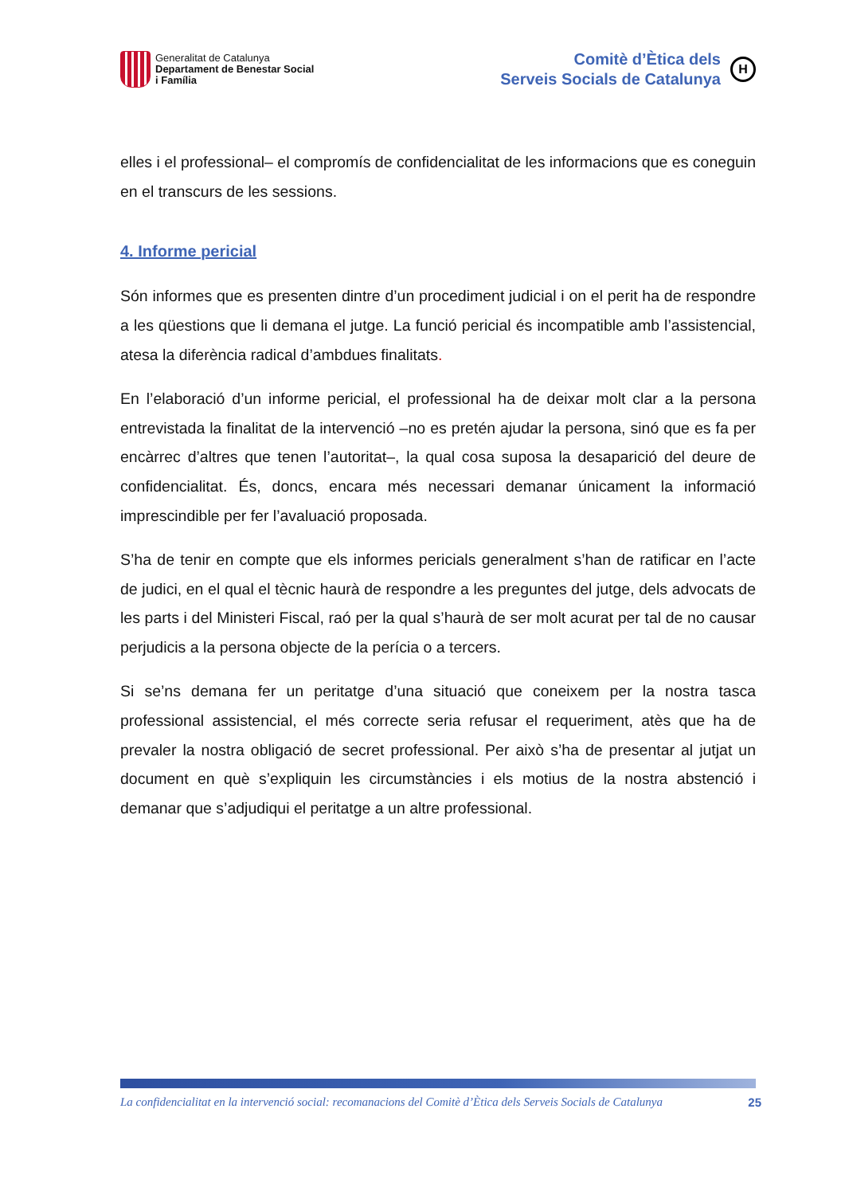Generalitat de Catalunya
Departament de Benestar Social
i Família
Comitè d’Ètica dels
Serveis Socials de Catalunya
H
elles i el professional– el compromís de confidencialitat de les informacions que es coneguin en el transcurs de les sessions.
4. Informe pericial
Són informes que es presenten dintre d’un procediment judicial i on el perit ha de respondre a les qüestions que li demana el jutge. La funció pericial és incompatible amb l’assistencial, atesa la diferència radical d’ambdues finalitats.
En l’elaboració d’un informe pericial, el professional ha de deixar molt clar a la persona entrevistada la finalitat de la intervenció –no es pretén ajudar la persona, sinó que es fa per encàrrec d’altres que tenen l’autoritat–, la qual cosa suposa la desaparició del deure de confidencialitat. És, doncs, encara més necessari demanar únicament la informació imprescindible per fer l’avaluació proposada.
S’ha de tenir en compte que els informes pericials generalment s’han de ratificar en l’acte de judici, en el qual el tècnic haurà de respondre a les preguntes del jutge, dels advocats de les parts i del Ministeri Fiscal, raó per la qual s’haurà de ser molt acurat per tal de no causar perjudicis a la persona objecte de la perícia o a tercers.
Si se’ns demana fer un peritatge d’una situació que coneixem per la nostra tasca professional assistencial, el més correcte seria refusar el requeriment, atès que ha de prevaler la nostra obligació de secret professional. Per això s’ha de presentar al jutjat un document en què s’expliquin les circumstàncies i els motius de la nostra abstenció i demanar que s’adjudiqui el peritatge a un altre professional.
La confidencialitat en la intervenció social: recomanacions del Comitè d’Ètica dels Serveis Socials de Catalunya 25